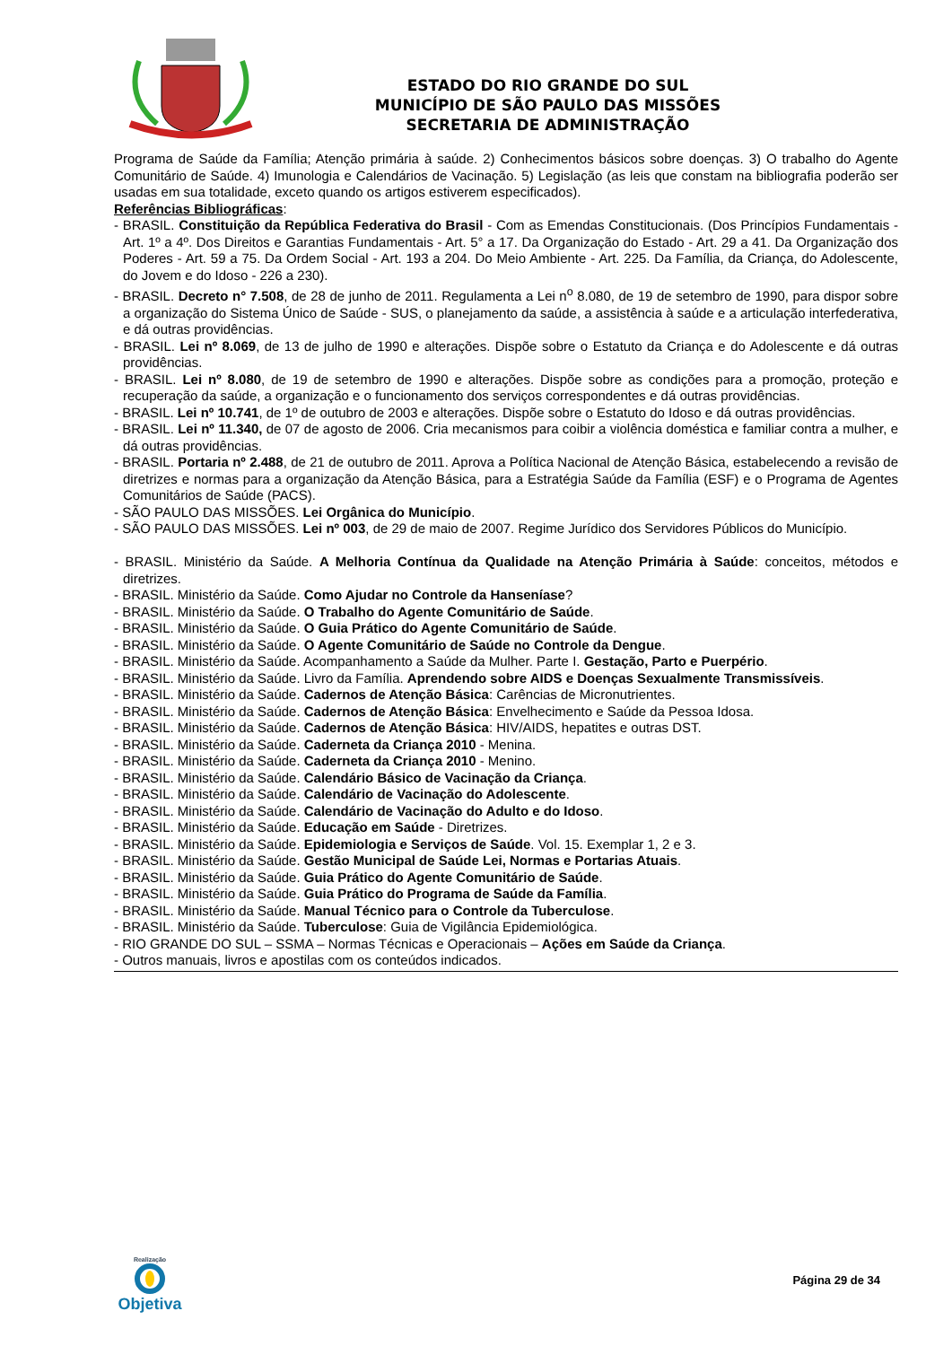ESTADO DO RIO GRANDE DO SUL
MUNICÍPIO DE SÃO PAULO DAS MISSÕES
SECRETARIA DE ADMINISTRAÇÃO
Programa de Saúde da Família; Atenção primária à saúde. 2) Conhecimentos básicos sobre doenças. 3) O trabalho do Agente Comunitário de Saúde. 4) Imunologia e Calendários de Vacinação. 5) Legislação (as leis que constam na bibliografia poderão ser usadas em sua totalidade, exceto quando os artigos estiverem especificados).
Referências Bibliográficas:
- BRASIL. Constituição da República Federativa do Brasil - Com as Emendas Constitucionais. (Dos Princípios Fundamentais - Art. 1º a 4º. Dos Direitos e Garantias Fundamentais - Art. 5° a 17. Da Organização do Estado - Art. 29 a 41. Da Organização dos Poderes - Art. 59 a 75. Da Ordem Social - Art. 193 a 204. Do Meio Ambiente - Art. 225. Da Família, da Criança, do Adolescente, do Jovem e do Idoso - 226 a 230).
- BRASIL. Decreto n° 7.508, de 28 de junho de 2011. Regulamenta a Lei n<sup>o</sup> 8.080, de 19 de setembro de 1990, para dispor sobre a organização do Sistema Único de Saúde - SUS, o planejamento da saúde, a assistência à saúde e a articulação interfederativa, e dá outras providências.
- BRASIL. Lei nº 8.069, de 13 de julho de 1990 e alterações. Dispõe sobre o Estatuto da Criança e do Adolescente e dá outras providências.
- BRASIL. Lei nº 8.080, de 19 de setembro de 1990 e alterações. Dispõe sobre as condições para a promoção, proteção e recuperação da saúde, a organização e o funcionamento dos serviços correspondentes e dá outras providências.
- BRASIL. Lei nº 10.741, de 1º de outubro de 2003 e alterações. Dispõe sobre o Estatuto do Idoso e dá outras providências.
- BRASIL. Lei nº 11.340, de 07 de agosto de 2006. Cria mecanismos para coibir a violência doméstica e familiar contra a mulher, e dá outras providências.
- BRASIL. Portaria nº 2.488, de 21 de outubro de 2011. Aprova a Política Nacional de Atenção Básica, estabelecendo a revisão de diretrizes e normas para a organização da Atenção Básica, para a Estratégia Saúde da Família (ESF) e o Programa de Agentes Comunitários de Saúde (PACS).
- SÃO PAULO DAS MISSÕES. Lei Orgânica do Município.
- SÃO PAULO DAS MISSÕES. Lei nº 003, de 29 de maio de 2007. Regime Jurídico dos Servidores Públicos do Município.
- BRASIL. Ministério da Saúde. A Melhoria Contínua da Qualidade na Atenção Primária à Saúde: conceitos, métodos e diretrizes.
- BRASIL. Ministério da Saúde. Como Ajudar no Controle da Hanseníase?
- BRASIL. Ministério da Saúde. O Trabalho do Agente Comunitário de Saúde.
- BRASIL. Ministério da Saúde. O Guia Prático do Agente Comunitário de Saúde.
- BRASIL. Ministério da Saúde. O Agente Comunitário de Saúde no Controle da Dengue.
- BRASIL. Ministério da Saúde. Acompanhamento a Saúde da Mulher. Parte I. Gestação, Parto e Puerpério.
- BRASIL. Ministério da Saúde. Livro da Família. Aprendendo sobre AIDS e Doenças Sexualmente Transmissíveis.
- BRASIL. Ministério da Saúde. Cadernos de Atenção Básica: Carências de Micronutrientes.
- BRASIL. Ministério da Saúde. Cadernos de Atenção Básica: Envelhecimento e Saúde da Pessoa Idosa.
- BRASIL. Ministério da Saúde. Cadernos de Atenção Básica: HIV/AIDS, hepatites e outras DST.
- BRASIL. Ministério da Saúde. Caderneta da Criança 2010 - Menina.
- BRASIL. Ministério da Saúde. Caderneta da Criança 2010 - Menino.
- BRASIL. Ministério da Saúde. Calendário Básico de Vacinação da Criança.
- BRASIL. Ministério da Saúde. Calendário de Vacinação do Adolescente.
- BRASIL. Ministério da Saúde. Calendário de Vacinação do Adulto e do Idoso.
- BRASIL. Ministério da Saúde. Educação em Saúde - Diretrizes.
- BRASIL. Ministério da Saúde. Epidemiologia e Serviços de Saúde. Vol. 15. Exemplar 1, 2 e 3.
- BRASIL. Ministério da Saúde. Gestão Municipal de Saúde Lei, Normas e Portarias Atuais.
- BRASIL. Ministério da Saúde. Guia Prático do Agente Comunitário de Saúde.
- BRASIL. Ministério da Saúde. Guia Prático do Programa de Saúde da Família.
- BRASIL. Ministério da Saúde. Manual Técnico para o Controle da Tuberculose.
- BRASIL. Ministério da Saúde. Tuberculose: Guia de Vigilância Epidemiológica.
- RIO GRANDE DO SUL – SSMA – Normas Técnicas e Operacionais – Ações em Saúde da Criança.
- Outros manuais, livros e apostilas com os conteúdos indicados.
Realização
Objetiva
Página 29 de 34